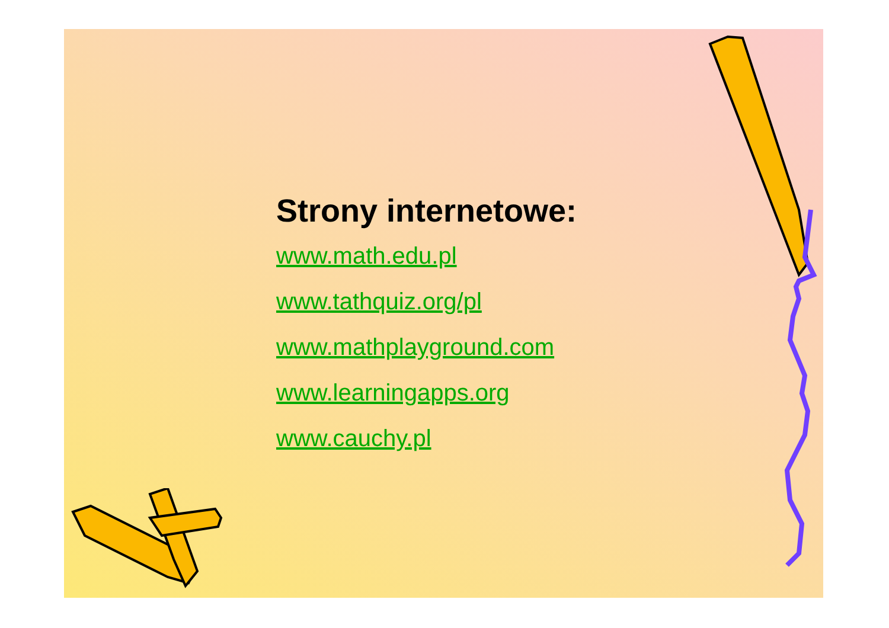Strony internetowe:
www.math.edu.pl
www.tathquiz.org/pl
www.mathplayground.com
www.learningapps.org
www.cauchy.pl